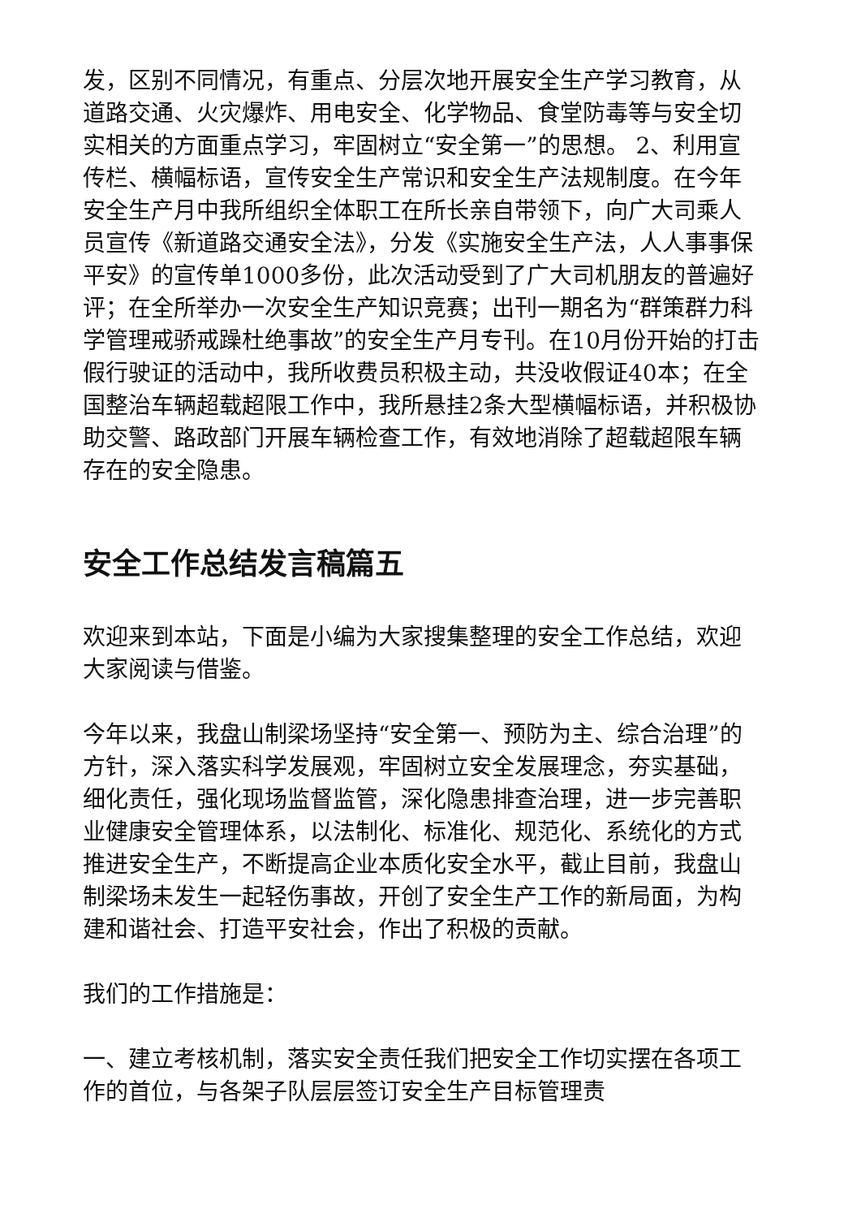发，区别不同情况，有重点、分层次地开展安全生产学习教育，从道路交通、火灾爆炸、用电安全、化学物品、食堂防毒等与安全切实相关的方面重点学习，牢固树立“安全第一”的思想。 2、利用宣传栏、横幅标语，宣传安全生产常识和安全生产法规制度。在今年安全生产月中我所组织全体职工在所长亲自带领下，向广大司乘人员宣传《新道路交通安全法》，分发《实施安全生产法，人人事事保平安》的宣传单1000多份，此次活动受到了广大司机朋友的普遍好评；在全所举办一次安全生产知识竞赛；出刊一期名为“群策群力科学管理戒骄戒躁杜绝事故”的安全生产月专刊。在10月份开始的打击假行驶证的活动中，我所收费员积极主动，共没收假证40本；在全国整治车辆超载超限工作中，我所悬挂2条大型横幅标语，并积极协助交警、路政部门开展车辆检查工作，有效地消除了超载超限车辆存在的安全隐患。
安全工作总结发言稿篇五
欢迎来到本站，下面是小编为大家搜集整理的安全工作总结，欢迎大家阅读与借鉴。
今年以来，我盘山制梁场坚持“安全第一、预防为主、综合治理”的方针，深入落实科学发展观，牢固树立安全发展理念，夯实基础，细化责任，强化现场监督监管，深化隐患排查治理，进一步完善职业健康安全管理体系，以法制化、标准化、规范化、系统化的方式推进安全生产，不断提高企业本质化安全水平，截止目前，我盘山制梁场未发生一起轻伤事故，开创了安全生产工作的新局面，为构建和谐社会、打造平安社会，作出了积极的贡献。
我们的工作措施是：
一、建立考核机制，落实安全责任我们把安全工作切实摆在各项工作的首位，与各架子队层层签订安全生产目标管理责